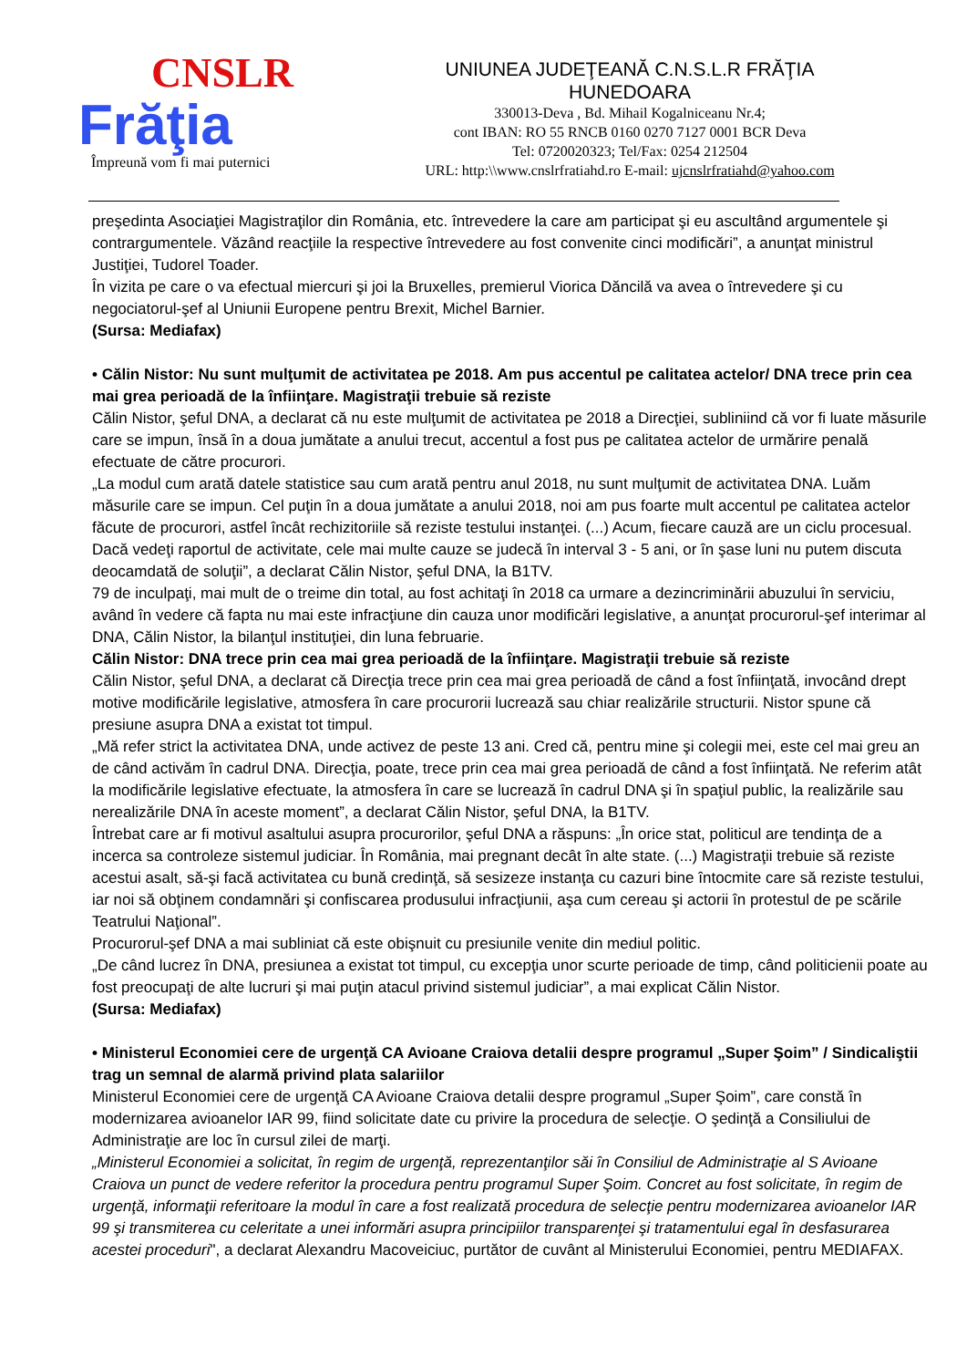CNSLR
Frăţia
Împreună vom fi mai puternici
UNIUNEA JUDEŢEANĂ C.N.S.L.R FRĂŢIA
HUNEDOARA
330013-Deva , Bd. Mihail Kogalniceanu Nr.4;
cont IBAN: RO 55 RNCB 0160 0270 7127 0001 BCR Deva
Tel: 0720020323; Tel/Fax: 0254 212504
URL: http:\\www.cnslrfratiahd.ro E-mail: ujcnslrfratiahd@yahoo.com
preşedinta Asociaţiei Magistraţilor din România, etc. întrevedere la care am participat şi eu ascultând argumentele şi contrargumentele. Văzând reacţiile la respective întrevedere au fost convenite cinci modificări”, a anunţat ministrul Justiţiei, Tudorel Toader.
În vizita pe care o va efectual miercuri şi joi la Bruxelles, premierul Viorica Dăncilă va avea o întrevedere şi cu negociatorul-şef al Uniunii Europene pentru Brexit, Michel Barnier.
(Sursa: Mediafax)
• Călin Nistor: Nu sunt mulţumit de activitatea pe 2018. Am pus accentul pe calitatea actelor/ DNA trece prin cea mai grea perioadă de la înfiinţare. Magistraţii trebuie să reziste
Călin Nistor, şeful DNA, a declarat că nu este mulţumit de activitatea pe 2018 a Direcţiei, subliniind că vor fi luate măsurile care se impun, însă în a doua jumătate a anului trecut, accentul a fost pus pe calitatea actelor de urmărire penală efectuate de către procurori.
„La modul cum arată datele statistice sau cum arată pentru anul 2018, nu sunt mulţumit de activitatea DNA. Luăm măsurile care se impun. Cel puţin în a doua jumătate a anului 2018, noi am pus foarte mult accentul pe calitatea actelor făcute de procurori, astfel încât rechizitoriile să reziste testului instanţei. (...) Acum, fiecare cauză are un ciclu procesual. Dacă vedeţi raportul de activitate, cele mai multe cauze se judecă în interval 3 - 5 ani, or în şase luni nu putem discuta deocamdată de soluţii”, a declarat Călin Nistor, şeful DNA, la B1TV.
79 de inculpaţi, mai mult de o treime din total, au fost achitaţi în 2018 ca urmare a dezincriminării abuzului în serviciu, având în vedere că fapta nu mai este infracţiune din cauza unor modificări legislative, a anunţat procurorul-şef interimar al DNA, Călin Nistor, la bilanţul instituţiei, din luna februarie.
Călin Nistor: DNA trece prin cea mai grea perioadă de la înfiinţare. Magistraţii trebuie să reziste
Călin Nistor, şeful DNA, a declarat că Direcţia trece prin cea mai grea perioadă de când a fost înfiinţată, invocând drept motive modificările legislative, atmosfera în care procurorii lucrează sau chiar realizările structurii. Nistor spune că presiune asupra DNA a existat tot timpul.
„Mă refer strict la activitatea DNA, unde activez de peste 13 ani. Cred că, pentru mine şi colegii mei, este cel mai greu an de când activăm în cadrul DNA. Direcţia, poate, trece prin cea mai grea perioadă de când a fost înfiinţată. Ne referim atât la modificările legislative efectuate, la atmosfera în care se lucrează în cadrul DNA şi în spaţiul public, la realizările sau nerealizările DNA în aceste moment”, a declarat Călin Nistor, şeful DNA, la B1TV.
Întrebat care ar fi motivul asaltului asupra procurorilor, şeful DNA a răspuns: „În orice stat, politicul are tendinţa de a incerca sa controleze sistemul judiciar. În România, mai pregnant decât în alte state. (...) Magistraţii trebuie să reziste acestui asalt, să-şi facă activitatea cu bună credinţă, să sesizeze instanţa cu cazuri bine întocmite care să reziste testului, iar noi să obţinem condamnări şi confiscarea produsului infracţiunii, aşa cum cereau şi actorii în protestul de pe scările Teatrului Naţional”.
Procurorul-şef DNA a mai subliniat că este obişnuit cu presiunile venite din mediul politic.
„De când lucrez în DNA, presiunea a existat tot timpul, cu excepţia unor scurte perioade de timp, când politicienii poate au fost preocupaţi de alte lucruri şi mai puţin atacul privind sistemul judiciar”, a mai explicat Călin Nistor.
(Sursa: Mediafax)
• Ministerul Economiei cere de urgenţă CA Avioane Craiova detalii despre programul „Super Şoim” / Sindicaliştii trag un semnal de alarmă privind plata salariilor
Ministerul Economiei cere de urgenţă CA Avioane Craiova detalii despre programul „Super Şoim”, care constă în modernizarea avioanelor IAR 99, fiind solicitate date cu privire la procedura de selecţie. O şedinţă a Consiliului de Administraţie are loc în cursul zilei de marţi.
„Ministerul Economiei a solicitat, în regim de urgenţă, reprezentanţilor săi în Consiliul de Administraţie al S Avioane Craiova un punct de vedere referitor la procedura pentru programul Super Şoim. Concret au fost solicitate, în regim de urgenţă, informaţii referitoare la modul în care a fost realizată procedura de selecţie pentru modernizarea avioanelor IAR 99 şi transmiterea cu celeritate a unei informări asupra principiilor transparenţei şi tratamentului egal în desfasurarea acestei proceduri", a declarat Alexandru Macoveiciuc, purtător de cuvânt al Ministerului Economiei, pentru MEDIAFAX.